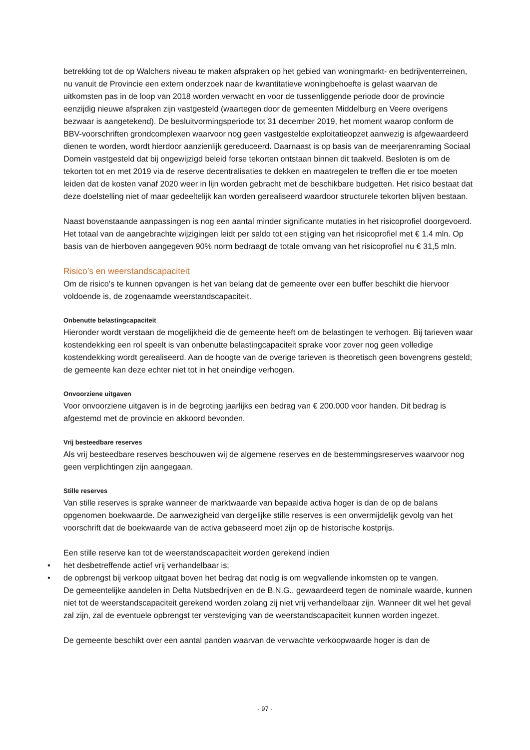betrekking tot de op Walchers niveau te maken afspraken op het gebied van woningmarkt- en bedrijventerreinen, nu vanuit de Provincie een extern onderzoek naar de kwantitatieve woningbehoefte is gelast waarvan de uitkomsten pas in de loop van 2018 worden verwacht en voor de tussenliggende periode door de provincie eenzijdig nieuwe afspraken zijn vastgesteld (waartegen door de gemeenten Middelburg en Veere overigens bezwaar is aangetekend). De besluitvormingsperiode tot 31 december 2019, het moment waarop conform de BBV-voorschriften grondcomplexen waarvoor nog geen vastgestelde exploitatieopzet aanwezig is afgewaardeerd dienen te worden, wordt hierdoor aanzienlijk gereduceerd. Daarnaast is op basis van de meerjarenraming Sociaal Domein vastgesteld dat bij ongewijzigd beleid forse tekorten ontstaan binnen dit taakveld. Besloten is om de tekorten tot en met 2019 via de reserve decentralisaties te dekken en maatregelen te treffen die er toe moeten leiden dat de kosten vanaf 2020 weer in lijn worden gebracht met de beschikbare budgetten. Het risico bestaat dat deze doelstelling niet of maar gedeeltelijk kan worden gerealiseerd waardoor structurele tekorten blijven bestaan.
Naast bovenstaande aanpassingen is nog een aantal minder significante mutaties in het risicoprofiel doorgevoerd. Het totaal van de aangebrachte wijzigingen leidt per saldo tot een stijging van het risicoprofiel met € 1.4 mln. Op basis van de hierboven aangegeven 90% norm bedraagt de totale omvang van het risicoprofiel nu € 31,5 mln.
Risico’s en weerstandscapaciteit
Om de risico’s te kunnen opvangen is het van belang dat de gemeente over een buffer beschikt die hiervoor voldoende is, de zogenaamde weerstandscapaciteit.
Onbenutte belastingcapaciteit
Hieronder wordt verstaan de mogelijkheid die de gemeente heeft om de belastingen te verhogen. Bij tarieven waar kostendekking een rol speelt is van onbenutte belastingcapaciteit sprake voor zover nog geen volledige kostendekking wordt gerealiseerd. Aan de hoogte van de overige tarieven is theoretisch geen bovengrens gesteld; de gemeente kan deze echter niet tot in het oneindige verhogen.
Onvoorziene uitgaven
Voor onvoorziene uitgaven is in de begroting jaarlijks een bedrag van € 200.000 voor handen. Dit bedrag is afgestemd met de provincie en akkoord bevonden.
Vrij besteedbare reserves
Als vrij besteedbare reserves beschouwen wij de algemene reserves en de bestemmingsreserves waarvoor nog geen verplichtingen zijn aangegaan.
Stille reserves
Van stille reserves is sprake wanneer de marktwaarde van bepaalde activa hoger is dan de op de balans opgenomen boekwaarde. De aanwezigheid van dergelijke stille reserves is een onvermijdelijk gevolg van het voorschrift dat de boekwaarde van de activa gebaseerd moet zijn op de historische kostprijs.
Een stille reserve kan tot de weerstandscapaciteit worden gerekend indien
• het desbetreffende actief vrij verhandelbaar is;
• de opbrengst bij verkoop uitgaat boven het bedrag dat nodig is om wegvallende inkomsten op te vangen.
De gemeentelijke aandelen in Delta Nutsbedrijven en de B.N.G., gewaardeerd tegen de nominale waarde, kunnen niet tot de weerstandscapaciteit gerekend worden zolang zij niet vrij verhandelbaar zijn. Wanneer dit wel het geval zal zijn, zal de eventuele opbrengst ter versteviging van de weerstandscapaciteit kunnen worden ingezet.
De gemeente beschikt over een aantal panden waarvan de verwachte verkoopwaarde hoger is dan de
- 97 -